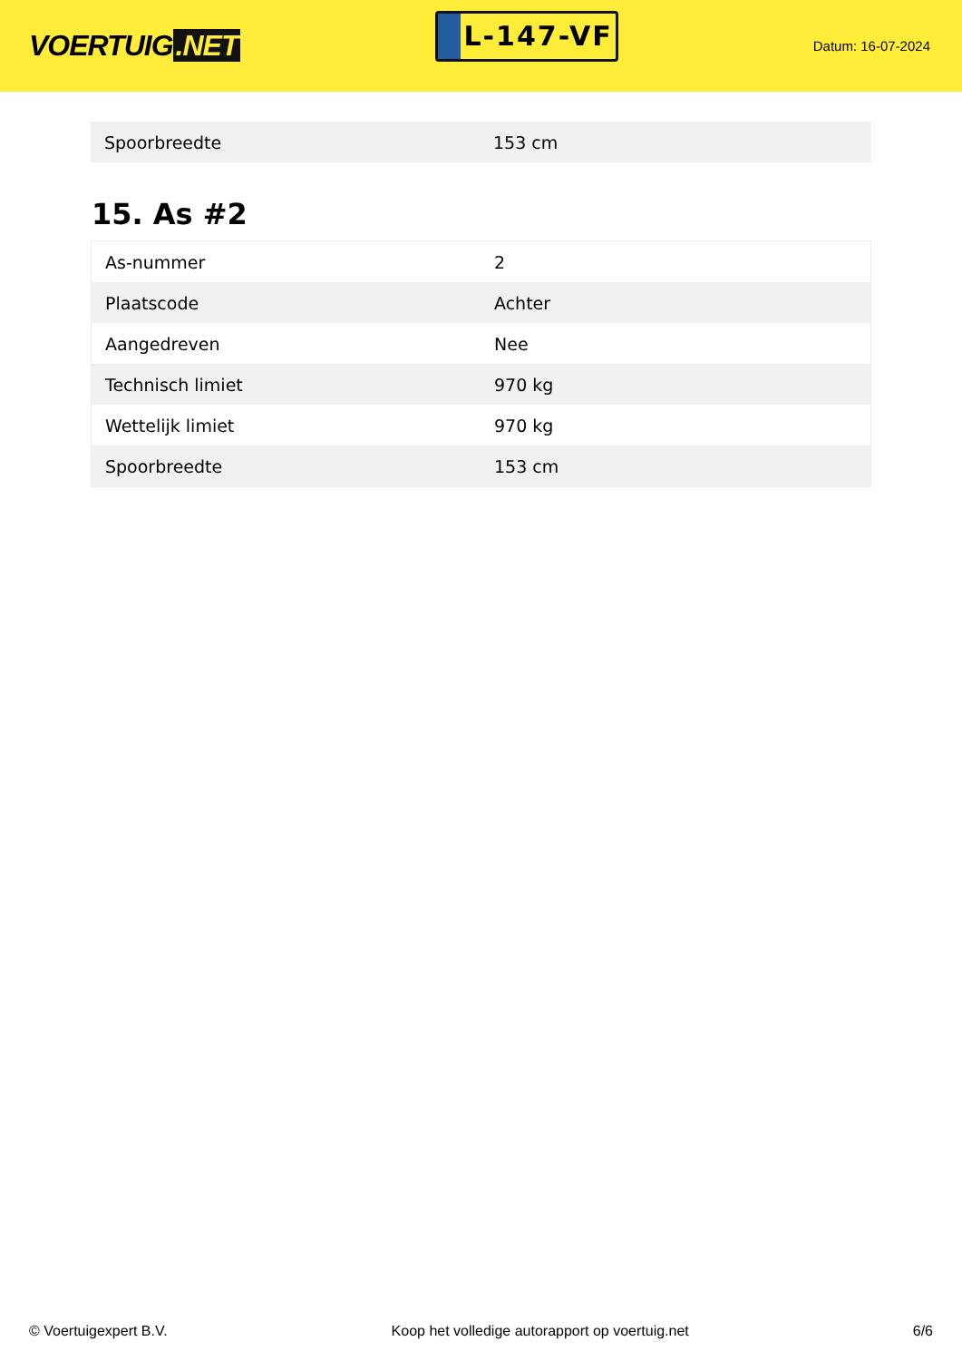VOERTUIG.NET
L-147-VF
Datum: 16-07-2024
| Spoorbreedte | 153 cm |
15. As #2
| As-nummer | 2 |
| Plaatscode | Achter |
| Aangedreven | Nee |
| Technisch limiet | 970 kg |
| Wettelijk limiet | 970 kg |
| Spoorbreedte | 153 cm |
© Voertuigexpert B.V. Koop het volledige autorapport op voertuig.net 6/6